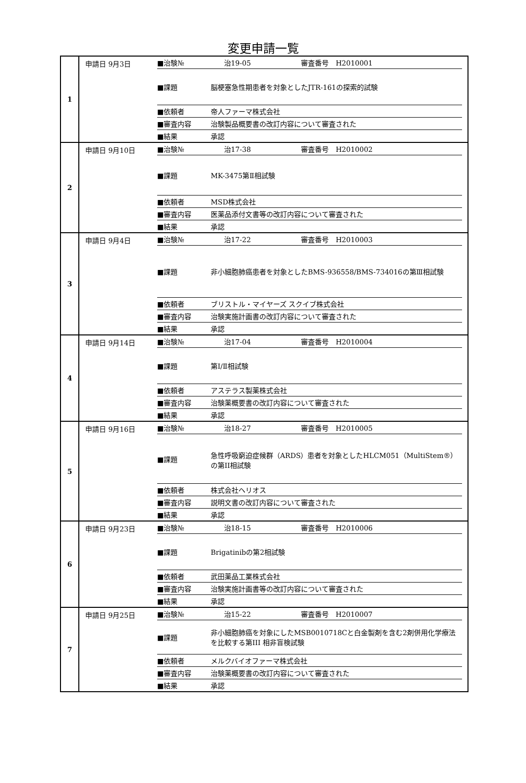変更申請一覧
| 1 | 申請日 9月3日 | / ■治験№ / 治19-05 / 審査番号 H2010001 / / ■課題 / 脳梗塞急性期患者を対象としたJTR-161の探索的試験 / / / ■依頼者 / 帝人ファーマ株式会社 / / / ■審査内容 / 治験製品概要書の改訂内容について審査された / / / ■結果 / 承認 / / |
| 2 | 申請日 9月10日 | / ■治験№ / 治17-38 / 審査番号 H2010002 / / ■課題 / MK-3475第Ⅱ相試験 / / / ■依頼者 / MSD株式会社 / / / ■審査内容 / 医薬品添付文書等の改訂内容について審査された / / / ■結果 / 承認 / / |
| 3 | 申請日 9月4日 | / ■治験№ / 治17-22 / 審査番号 H2010003 / / ■課題 / 非小細胞肺癌患者を対象としたBMS-936558/BMS-734016の第Ⅲ相試験 / / / ■依頼者 / ブリストル・マイヤーズ スクイブ株式会社 / / / ■審査内容 / 治験実施計画書の改訂内容について審査された / / / ■結果 / 承認 / / |
| 4 | 申請日 9月14日 | / ■治験№ / 治17-04 / 審査番号 H2010004 / / ■課題 / 第Ⅰ/Ⅱ相試験 / / / ■依頼者 / アステラス製薬株式会社 / / / ■審査内容 / 治験薬概要書の改訂内容について審査された / / / ■結果 / 承認 / / |
| 5 | 申請日 9月16日 | / ■治験№ / 治18-27 / 審査番号 H2010005 / / ■課題 / 急性呼吸窮迫症候群（ARDS）患者を対象としたHLCM051（MultiStem®）の第II相試験 / / / ■依頼者 / 株式会社ヘリオス / / / ■審査内容 / 説明文書の改訂内容について審査された / / / ■結果 / 承認 / / |
| 6 | 申請日 9月23日 | / ■治験№ / 治18-15 / 審査番号 H2010006 / / ■課題 / Brigatinibの第2相試験 / / / ■依頼者 / 武田薬品工業株式会社 / / / ■審査内容 / 治験実施計画書等の改訂内容について審査された / / / ■結果 / 承認 / / |
| 7 | 申請日 9月25日 | / ■治験№ / 治15-22 / 審査番号 H2010007 / / ■課題 / 非小細胞肺癌を対象にしたMSB0010718Cと白金製剤を含む2剤併用化学療法を比較する第III 相非盲検試験 / / / ■依頼者 / メルクバイオファーマ株式会社 / / / ■審査内容 / 治験薬概要書の改訂内容について審査された / / / ■結果 / 承認 / / |